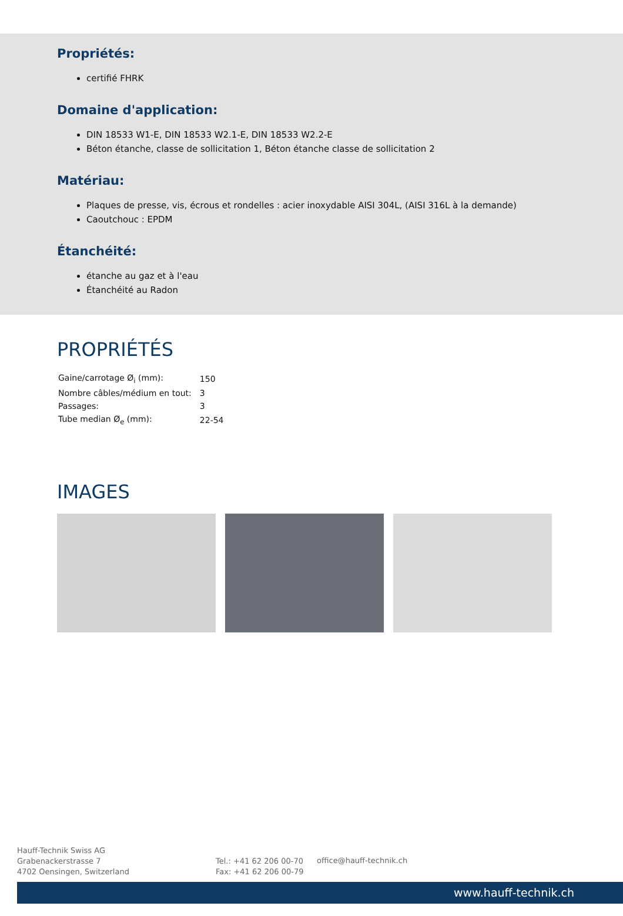Propriétés:
certifié FHRK
Domaine d'application:
DIN 18533 W1-E, DIN 18533 W2.1-E, DIN 18533 W2.2-E
Béton étanche, classe de sollicitation 1, Béton étanche classe de sollicitation 2
Matériau:
Plaques de presse, vis, écrous et rondelles : acier inoxydable AISI 304L, (AISI 316L à la demande)
Caoutchouc : EPDM
Étanchéité:
étanche au gaz et à l'eau
Étanchéité au Radon
PROPRIÉTÉS
| Gaine/carrotage Ø<sub>i</sub> (mm): | 150 |
| Nombre câbles/médium en tout: | 3 |
| Passages: | 3 |
| Tube median Ø<sub>e</sub> (mm): | 22-54 |
IMAGES
Hauff-Technik Swiss AG
Grabenackerstrasse 7
4702 Oensingen, Switzerland
Tel.: +41 62 206 00-70
Fax: +41 62 206 00-79
office@hauff-technik.ch
www.hauff-technik.ch